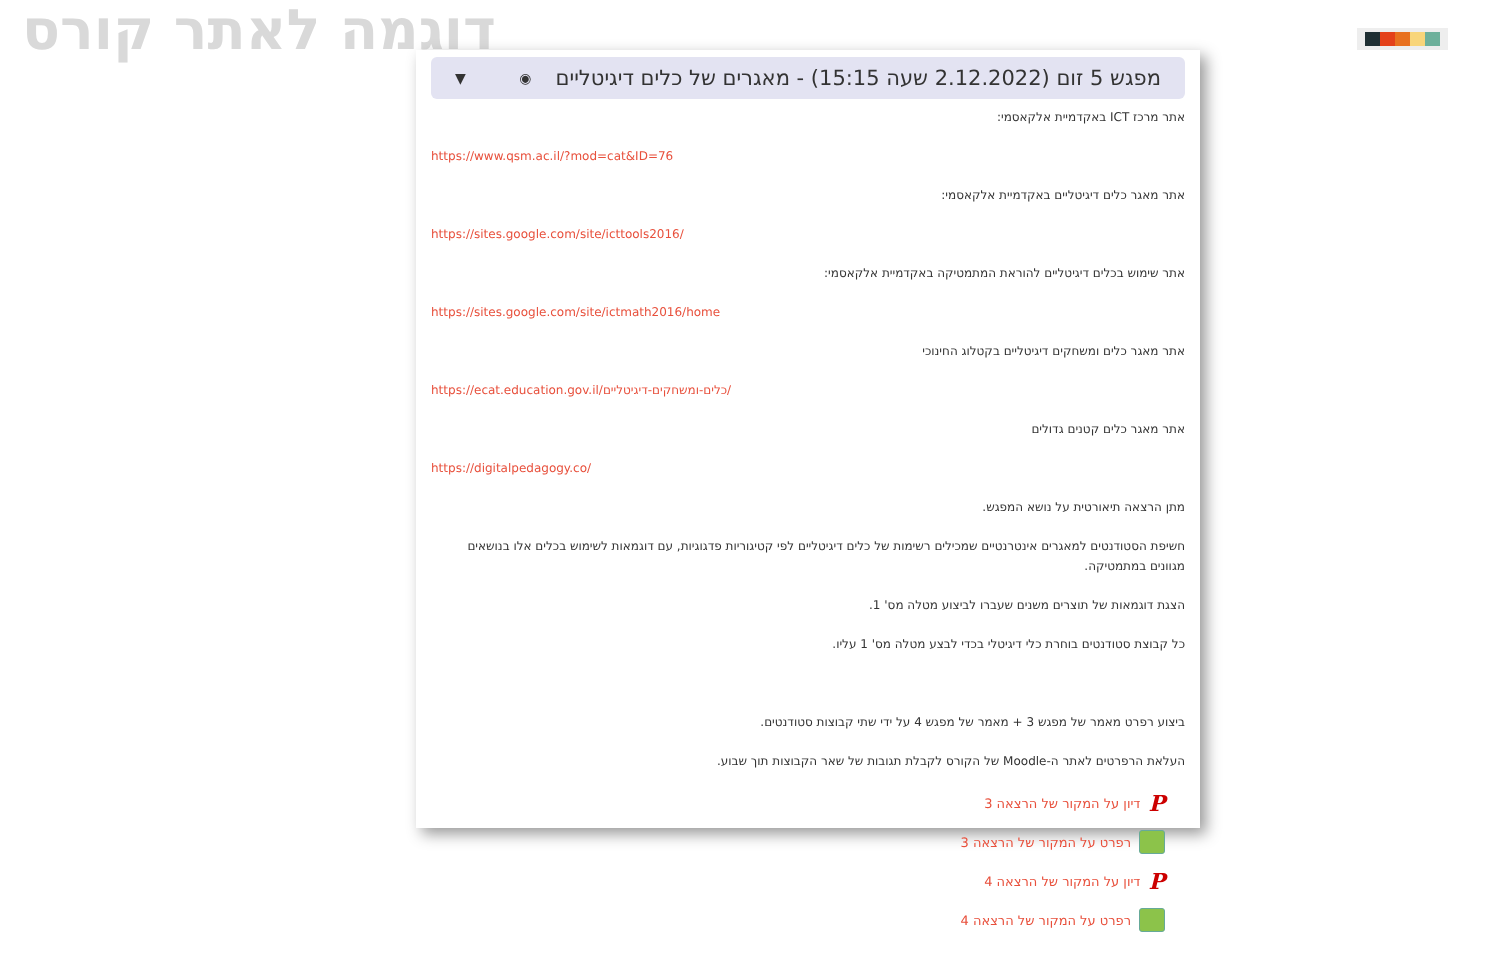דוגמה לאתר קורס
מפגש 5 זום (2.12.2022 שעה 15:15) - מאגרים של כלים דיגיטליים ◉ ▼
אתר מרכז ICT באקדמיית אלקאסמי:
https://www.qsm.ac.il/?mod=cat&ID=76
אתר מאגר כלים דיגיטליים באקדמיית אלקאסמי:
https://sites.google.com/site/icttools2016/
אתר שימוש בכלים דיגיטליים להוראת המתמטיקה באקדמיית אלקאסמי:
https://sites.google.com/site/ictmath2016/home
אתר מאגר כלים ומשחקים דיגיטליים בקטלוג החינוכי
https://ecat.education.gov.il/כלים-ומשחקים-דיגיטליים/
אתר מאגר כלים קטנים גדולים
https://digitalpedagogy.co/
מתן הרצאה תיאורטית על נושא המפגש.
חשיפת הסטודנטים למאגרים אינטרנטיים שמכילים רשימות של כלים דיגיטליים לפי קטיגוריות פדגוגיות, עם דוגמאות לשימוש בכלים אלו בנושאים מגוונים במתמטיקה.
הצגת דוגמאות של תוצרים משנים שעברו לביצוע מטלה מס' 1.
כל קבוצת סטודנטים בוחרת כלי דיגיטלי בכדי לבצע מטלה מס' 1 עליו.
ביצוע רפרט מאמר של מפגש 3 + מאמר של מפגש 4 על ידי שתי קבוצות סטודנטים.
העלאת הרפרטים לאתר ה-Moodle של הקורס לקבלת תגובות של שאר הקבוצות תוך שבוע.
P דיון על המקור של הרצאה 3
רפרט על המקור של הרצאה 3
P דיון על המקור של הרצאה 4
רפרט על המקור של הרצאה 4